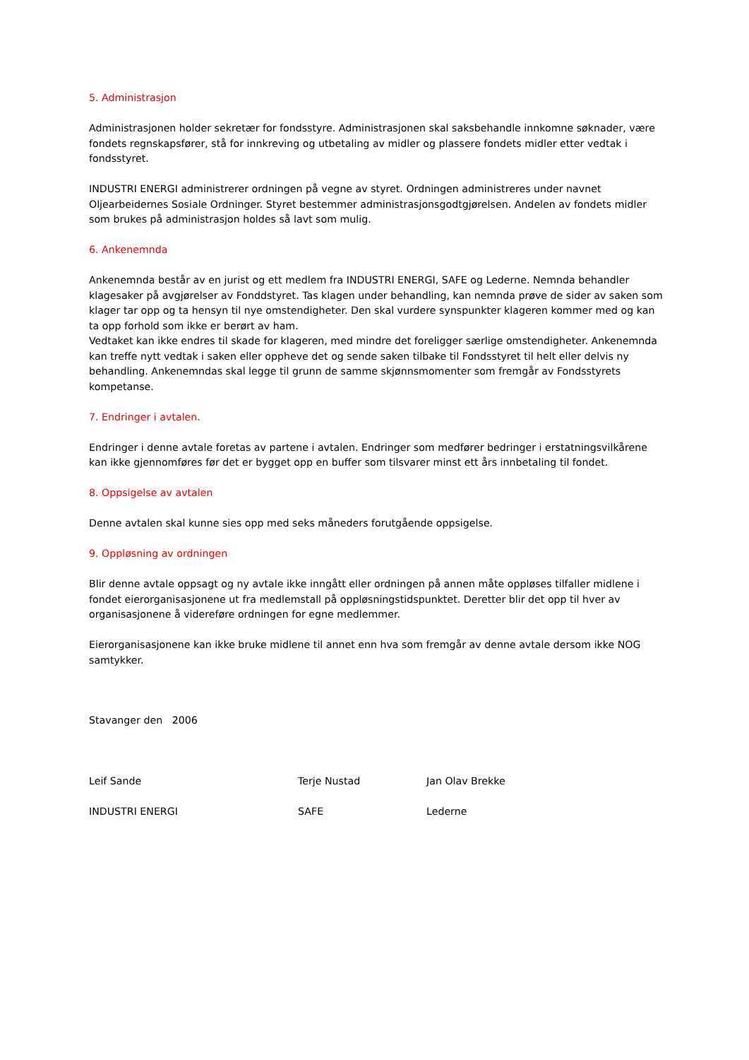5. Administrasjon
Administrasjonen holder sekretær for fondsstyre. Administrasjonen skal saksbehandle innkomne søknader, være fondets regnskapsfører, stå for innkreving og utbetaling av midler og plassere fondets midler etter vedtak i fondsstyret.
INDUSTRI ENERGI administrerer ordningen på vegne av styret. Ordningen administreres under navnet Oljearbeidernes Sosiale Ordninger. Styret bestemmer administrasjonsgodtgjørelsen. Andelen av fondets midler som brukes på administrasjon holdes så lavt som mulig.
6. Ankenemnda
Ankenemnda består av en jurist og ett medlem fra INDUSTRI ENERGI, SAFE og Lederne. Nemnda behandler klagesaker på avgjørelser av Fonddstyret. Tas klagen under behandling, kan nemnda prøve de sider av saken som klager tar opp og ta hensyn til nye omstendigheter. Den skal vurdere synspunkter klageren kommer med og kan ta opp forhold som ikke er berørt av ham.
Vedtaket kan ikke endres til skade for klageren, med mindre det foreligger særlige omstendigheter. Ankenemnda kan treffe nytt vedtak i saken eller oppheve det og sende saken tilbake til Fondsstyret til helt eller delvis ny behandling. Ankenemndas skal legge til grunn de samme skjønnsmomenter som fremgår av Fondsstyrets kompetanse.
7. Endringer i avtalen.
Endringer i denne avtale foretas av partene i avtalen. Endringer som medfører bedringer i erstatningsvilkårene kan ikke gjennomføres før det er bygget opp en buffer som tilsvarer minst ett års innbetaling til fondet.
8. Oppsigelse av avtalen
Denne avtalen skal kunne sies opp med seks måneders forutgående oppsigelse.
9. Oppløsning av ordningen
Blir denne avtale oppsagt og ny avtale ikke inngått eller ordningen på annen måte oppløses tilfaller midlene i fondet eierorganisasjonene ut fra medlemstall på oppløsningstidspunktet. Deretter blir det opp til hver av organisasjonene å videreføre ordningen for egne medlemmer.
Eierorganisasjonene kan ikke bruke midlene til annet enn hva som fremgår av denne avtale dersom ikke NOG samtykker.
Stavanger den 2006
Leif Sande Terje Nustad Jan Olav Brekke
INDUSTRI ENERGI SAFE Lederne